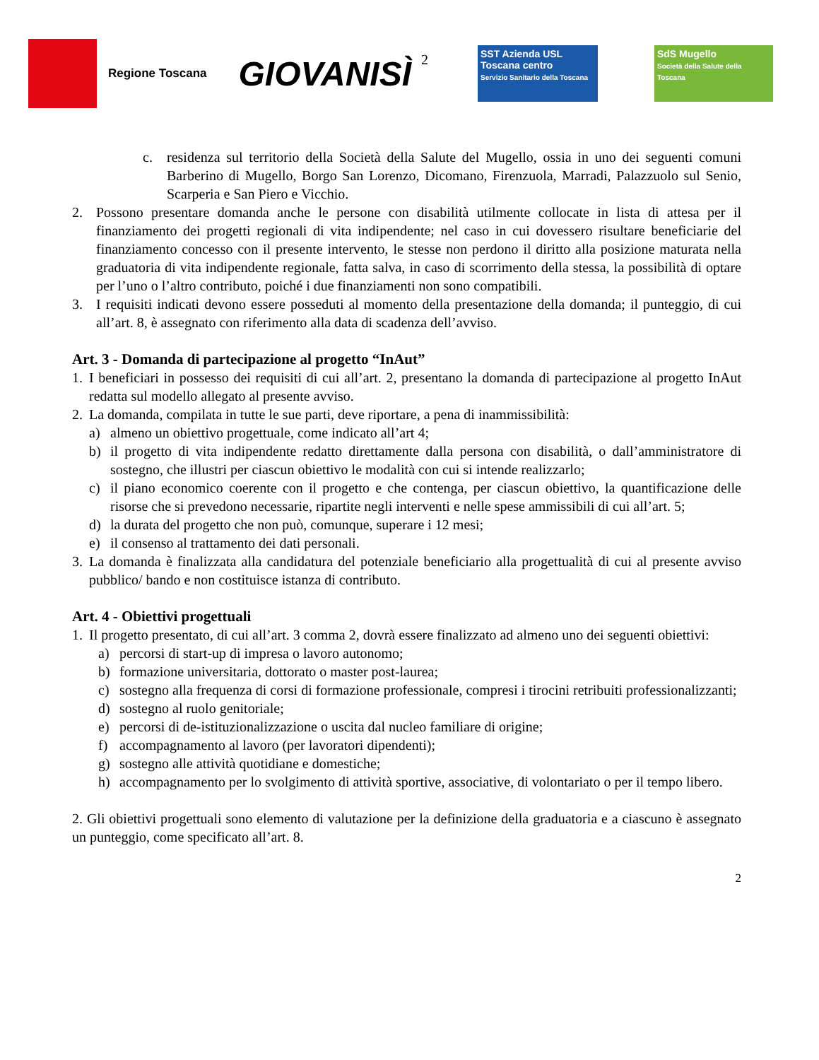Regione Toscana
GIOVANISÌ
2
SST Azienda USL Toscana centro
Servizio Sanitario della Toscana
SdS Mugello
Società della Salute della Toscana
c. residenza sul territorio della Società della Salute del Mugello, ossia in uno dei seguenti comuni Barberino di Mugello, Borgo San Lorenzo, Dicomano, Firenzuola, Marradi, Palazzuolo sul Senio, Scarperia e San Piero e Vicchio.
2. Possono presentare domanda anche le persone con disabilità utilmente collocate in lista di attesa per il finanziamento dei progetti regionali di vita indipendente; nel caso in cui dovessero risultare beneficiarie del finanziamento concesso con il presente intervento, le stesse non perdono il diritto alla posizione maturata nella graduatoria di vita indipendente regionale, fatta salva, in caso di scorrimento della stessa, la possibilità di optare per l’uno o l’altro contributo, poiché i due finanziamenti non sono compatibili.
3. I requisiti indicati devono essere posseduti al momento della presentazione della domanda; il punteggio, di cui all’art. 8, è assegnato con riferimento alla data di scadenza dell’avviso.
Art. 3 - Domanda di partecipazione al progetto “InAut”
1. I beneficiari in possesso dei requisiti di cui all’art. 2, presentano la domanda di partecipazione al progetto InAut redatta sul modello allegato al presente avviso.
2. La domanda, compilata in tutte le sue parti, deve riportare, a pena di inammissibilità:
a) almeno un obiettivo progettuale, come indicato all’art 4;
b) il progetto di vita indipendente redatto direttamente dalla persona con disabilità, o dall’amministratore di sostegno, che illustri per ciascun obiettivo le modalità con cui si intende realizzarlo;
c) il piano economico coerente con il progetto e che contenga, per ciascun obiettivo, la quantificazione delle risorse che si prevedono necessarie, ripartite negli interventi e nelle spese ammissibili di cui all’art. 5;
d) la durata del progetto che non può, comunque, superare i 12 mesi;
e) il consenso al trattamento dei dati personali.
3. La domanda è finalizzata alla candidatura del potenziale beneficiario alla progettualità di cui al presente avviso pubblico/ bando e non costituisce istanza di contributo.
Art. 4 - Obiettivi progettuali
1. Il progetto presentato, di cui all’art. 3 comma 2, dovrà essere finalizzato ad almeno uno dei seguenti obiettivi:
a) percorsi di start-up di impresa o lavoro autonomo;
b) formazione universitaria, dottorato o master post-laurea;
c) sostegno alla frequenza di corsi di formazione professionale, compresi i tirocini retribuiti professionalizzanti;
d) sostegno al ruolo genitoriale;
e) percorsi di de-istituzionalizzazione o uscita dal nucleo familiare di origine;
f) accompagnamento al lavoro (per lavoratori dipendenti);
g) sostegno alle attività quotidiane e domestiche;
h) accompagnamento per lo svolgimento di attività sportive, associative, di volontariato o per il tempo libero.
2. Gli obiettivi progettuali sono elemento di valutazione per la definizione della graduatoria e a ciascuno è assegnato un punteggio, come specificato all’art. 8.
2